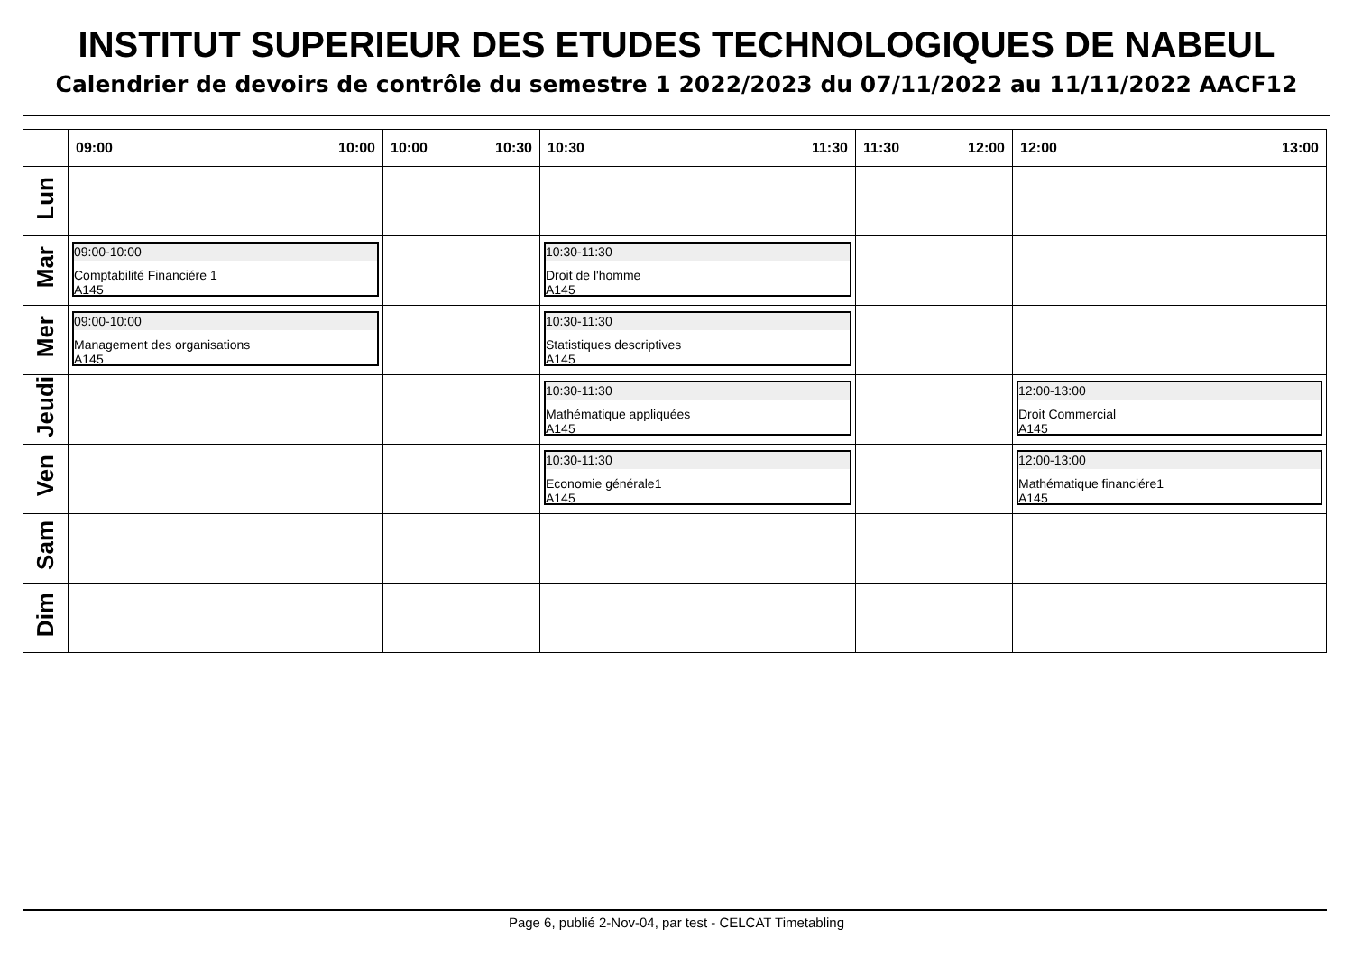INSTITUT SUPERIEUR DES ETUDES TECHNOLOGIQUES DE NABEUL
Calendrier de devoirs de contrôle du semestre 1 2022/2023 du 07/11/2022 au 11/11/2022 AACF12
| | 09:00 10:00 | 10:00 10:30 | 10:30 11:30 | 11:30 12:00 | 12:00 13:00 |
| --- | --- | --- | --- | --- | --- |
| Lun | | | | | |
| Mar | 09:00-10:00 Comptabilité Financiére 1 A145 | | 10:30-11:30 Droit de l'homme A145 | | |
| Mer | 09:00-10:00 Management des organisations A145 | | 10:30-11:30 Statistiques descriptives A145 | | |
| Jeudi | | | 10:30-11:30 Mathématique appliquées A145 | | 12:00-13:00 Droit Commercial A145 |
| Ven | | | 10:30-11:30 Economie générale1 A145 | | 12:00-13:00 Mathématique financiére1 A145 |
| Sam | | | | | |
| Dim | | | | | |
Page 6, publié 2-Nov-04, par test - CELCAT Timetabling